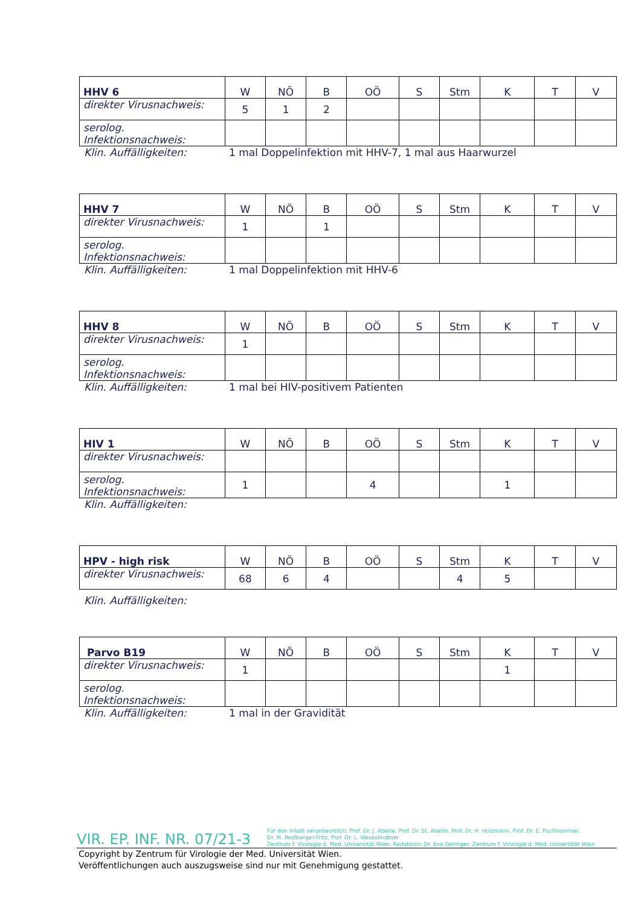| HHV 6 | W | NÖ | B | OÖ | S | Stm | K | T | V |
| direkter Virusnachweis: | 5 | 1 | 2 | | | | | | |
| serolog. Infektionsnachweis: | | | | | | | | | |
Klin. Auffälligkeiten: 1 mal Doppelinfektion mit HHV-7, 1 mal aus Haarwurzel
| HHV 7 | W | NÖ | B | OÖ | S | Stm | K | T | V |
| direkter Virusnachweis: | 1 | | 1 | | | | | | |
| serolog. Infektionsnachweis: | | | | | | | | | |
Klin. Auffälligkeiten: 1 mal Doppelinfektion mit HHV-6
| HHV 8 | W | NÖ | B | OÖ | S | Stm | K | T | V |
| direkter Virusnachweis: | 1 | | | | | | | | |
| serolog. Infektionsnachweis: | | | | | | | | | |
Klin. Auffälligkeiten: 1 mal bei HIV-positivem Patienten
| HIV 1 | W | NÖ | B | OÖ | S | Stm | K | T | V |
| direkter Virusnachweis: | | | | | | | | | |
| serolog. Infektionsnachweis: | 1 | | | 4 | | | 1 | | |
Klin. Auffälligkeiten:
| HPV - high risk | W | NÖ | B | OÖ | S | Stm | K | T | V |
| direkter Virusnachweis: | 68 | 6 | 4 | | | 4 | 5 | | |
Klin. Auffälligkeiten:
| Parvo B19 | W | NÖ | B | OÖ | S | Stm | K | T | V |
| direkter Virusnachweis: | 1 | | | | | | 1 | | |
| serolog. Infektionsnachweis: | | | | | | | | | |
Klin. Auffälligkeiten: 1 mal in der Gravidität
VIR. EP. INF. NR. 07/21-3
Für den Inhalt verantwortlich: Prof. Dr. J. Aberle, Prof. Dr. St. Aberle, Prof. Dr. H. Holzmann, Prof. Dr. E. Puchhammer,
Dr. M. Redlberger-Fritz, Prof. Dr. L. Weseslindtner
Zentrum f. Virologie d. Med. Universität Wien. Redaktion: Dr. Eva Geringer; Zentrum f. Virologie d. Med. Universität Wien
Copyright by Zentrum für Virologie der Med. Universität Wien.
Veröffentlichungen auch auszugsweise sind nur mit Genehmigung gestattet.